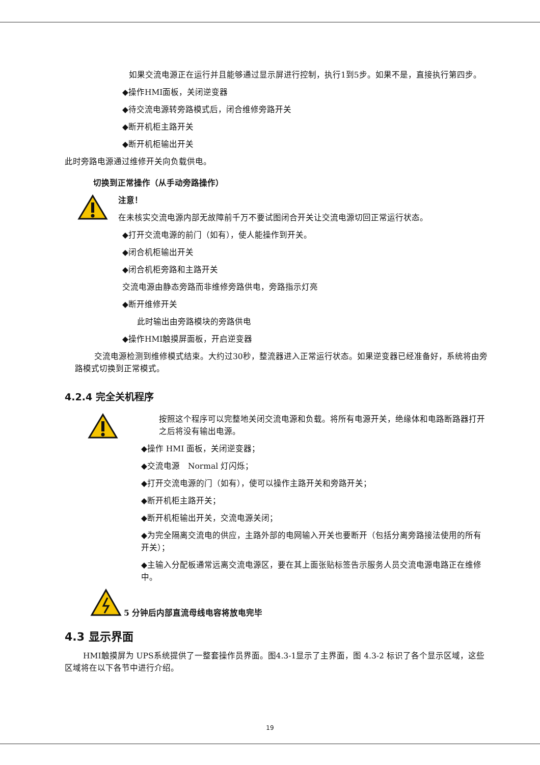如果交流电源正在运行并且能够通过显示屏进行控制，执行1到5步。如果不是，直接执行第四步。
◆操作HMI面板，关闭逆变器
◆待交流电源转旁路模式后，闭合维修旁路开关
◆断开机柜主路开关
◆断开机柜输出开关
此时旁路电源通过维修开关向负载供电。
切换到正常操作（从手动旁路操作）
注意！
在未核实交流电源内部无故障前千万不要试图闭合开关让交流电源切回正常运行状态。
◆打开交流电源的前门（如有），使人能操作到开关。
◆闭合机柜输出开关
◆闭合机柜旁路和主路开关
交流电源由静态旁路而非维修旁路供电，旁路指示灯亮
◆断开维修开关
此时输出由旁路模块的旁路供电
◆操作HMI触摸屏面板，开启逆变器
交流电源检测到维修模式结束。大约过30秒，整流器进入正常运行状态。如果逆变器已经准备好，系统将由旁路模式切换到正常模式。
4.2.4 完全关机程序
按照这个程序可以完整地关闭交流电源和负载。将所有电源开关，绝缘体和电路断路器打开之后将没有输出电源。
◆操作 HMI 面板，关闭逆变器；
◆交流电源　Normal 灯闪烁；
◆打开交流电源的门（如有），使可以操作主路开关和旁路开关；
◆断开机柜主路开关；
◆断开机柜输出开关，交流电源关闭；
◆为完全隔离交流电的供应，主路外部的电网输入开关也要断开（包括分离旁路接法使用的所有开关）；
◆主输入分配板通常远离交流电源区，要在其上面张贴标签告示服务人员交流电源电路正在维修中。
5 分钟后内部直流母线电容将放电完毕
4.3 显示界面
HMI触摸屏为 UPS系统提供了一整套操作员界面。图4.3-1显示了主界面，图 4.3-2 标识了各个显示区域，这些区域将在以下各节中进行介绍。
19